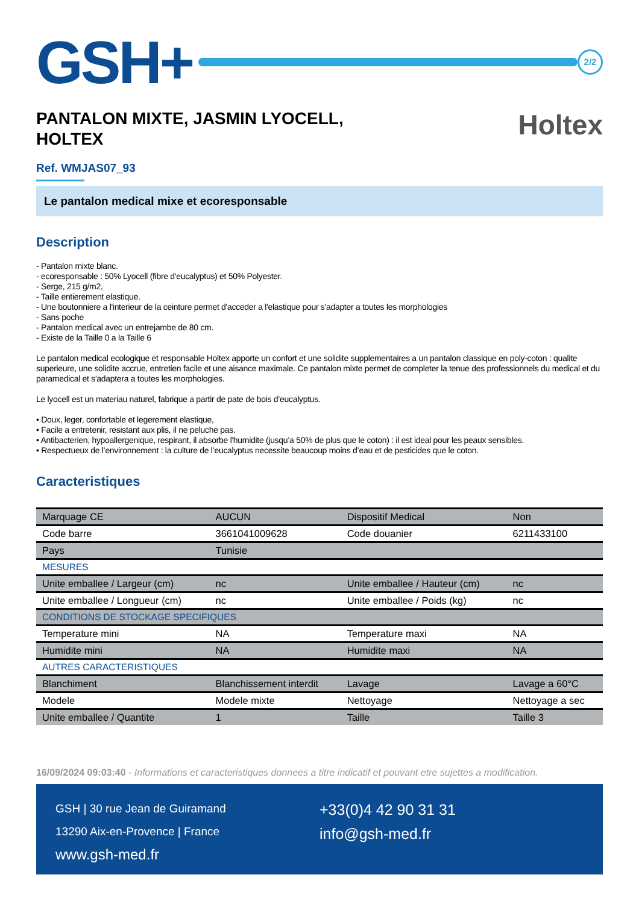GSH+
2/2
PANTALON MIXTE, JASMIN LYOCELL,
HOLTEX
Holtex
Ref. WMJAS07_93
Le pantalon medical mixe et ecoresponsable
Description
- Pantalon mixte blanc.
- ecoresponsable : 50% Lyocell (fibre d'eucalyptus) et 50% Polyester.
- Serge, 215 g/m2,
- Taille entierement elastique.
- Une boutonniere a l'interieur de la ceinture permet d'acceder a l'elastique pour s'adapter a toutes les morphologies
- Sans poche
- Pantalon medical avec un entrejambe de 80 cm.
- Existe de la Taille 0 a la Taille 6
Le pantalon medical ecologique et responsable Holtex apporte un confort et une solidite supplementaires a un pantalon classique en poly-coton : qualite superieure, une solidite accrue, entretien facile et une aisance maximale. Ce pantalon mixte permet de completer la tenue des professionnels du medical et du paramedical et s'adaptera a toutes les morphologies.
Le lyocell est un materiau naturel, fabrique a partir de pate de bois d’eucalyptus.
• Doux, leger, confortable et legerement elastique,
• Facile a entretenir, resistant aux plis, il ne peluche pas.
• Antibacterien, hypoallergenique, respirant, il absorbe l'humidite (jusqu’a 50% de plus que le coton) : il est ideal pour les peaux sensibles.
• Respectueux de l’environnement : la culture de l’eucalyptus necessite beaucoup moins d’eau et de pesticides que le coton.
Caracteristiques
| Marquage CE | AUCUN | Dispositif Medical | Non |
| Code barre | 3661041009628 | Code douanier | 6211433100 |
| Pays | Tunisie | | |
| MESURES | | | |
| Unite emballee / Largeur (cm) | nc | Unite emballee / Hauteur (cm) | nc |
| Unite emballee / Longueur (cm) | nc | Unite emballee / Poids (kg) | nc |
| CONDITIONS DE STOCKAGE SPECIFIQUES | | | |
| Temperature mini | NA | Temperature maxi | NA |
| Humidite mini | NA | Humidite maxi | NA |
| AUTRES CARACTERISTIQUES | | | |
| Blanchiment | Blanchissement interdit | Lavage | Lavage a 60°C |
| Modele | Modele mixte | Nettoyage | Nettoyage a sec |
| Unite emballee / Quantite | 1 | Taille | Taille 3 |
16/09/2024 09:03:40 - Informations et caracteristiques donnees a titre indicatif et pouvant etre sujettes a modification.
GSH | 30 rue Jean de Guiramand
13290 Aix-en-Provence | France
www.gsh-med.fr
+33(0)4 42 90 31 31
info@gsh-med.fr